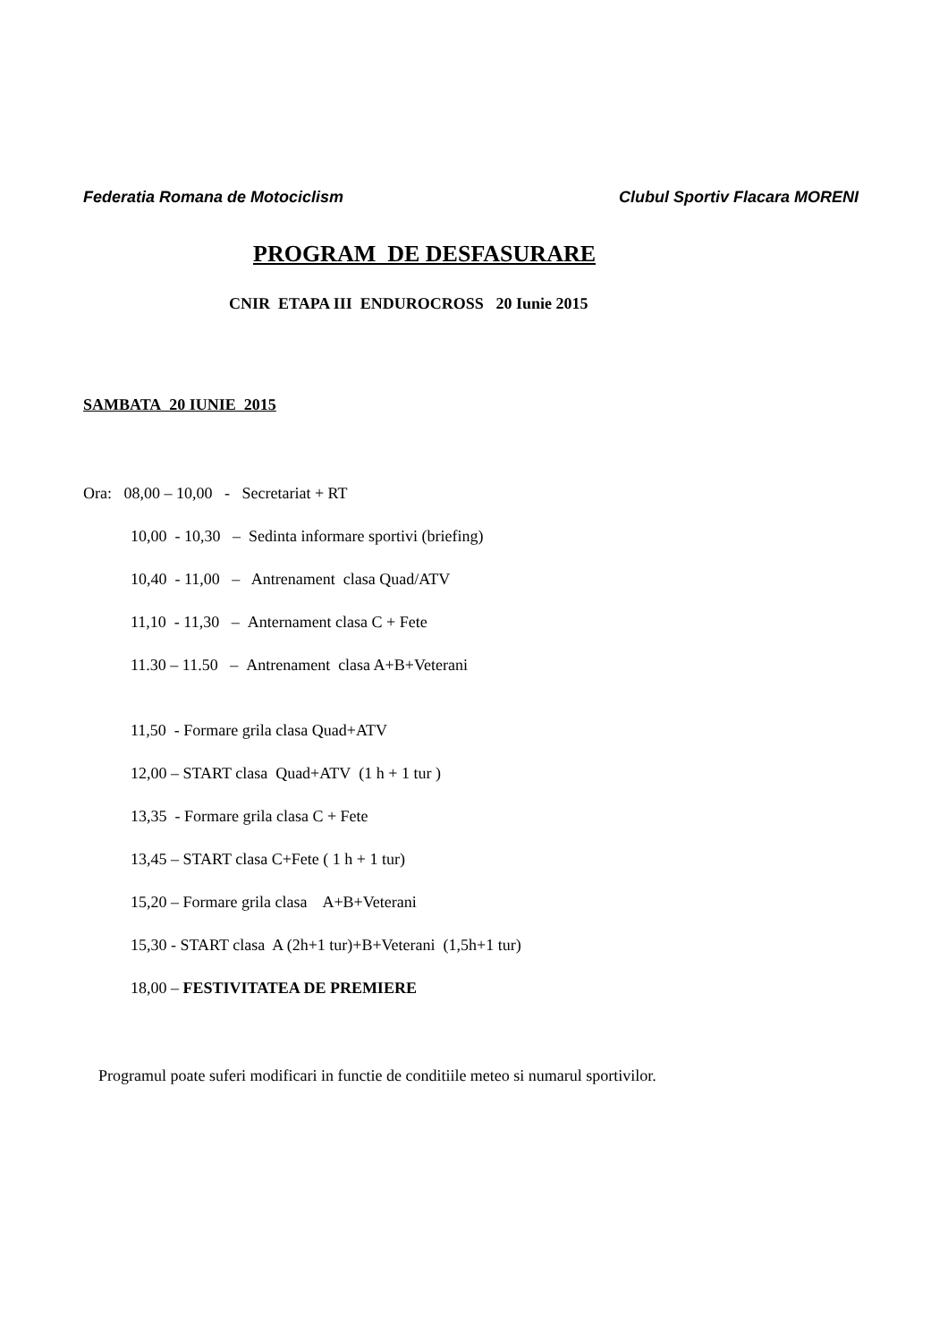Federatia Romana de Motociclism Clubul Sportiv Flacara MORENI
PROGRAM DE DESFASURARE
CNIR ETAPA III ENDUROCROSS 20 Iunie 2015
SAMBATA 20 IUNIE 2015
Ora: 08,00 – 10,00 - Secretariat + RT
10,00 - 10,30 – Sedinta informare sportivi (briefing)
10,40 - 11,00 – Antrenament clasa Quad/ATV
11,10 - 11,30 – Anternament clasa C + Fete
11.30 – 11.50 – Antrenament clasa A+B+Veterani
11,50 - Formare grila clasa Quad+ATV
12,00 – START clasa Quad+ATV (1 h + 1 tur )
13,35 - Formare grila clasa C + Fete
13,45 – START clasa C+Fete ( 1 h + 1 tur)
15,20 – Formare grila clasa A+B+Veterani
15,30 - START clasa A (2h+1 tur)+B+Veterani (1,5h+1 tur)
18,00 – FESTIVITATEA DE PREMIERE
Programul poate suferi modificari in functie de conditiile meteo si numarul sportivilor.